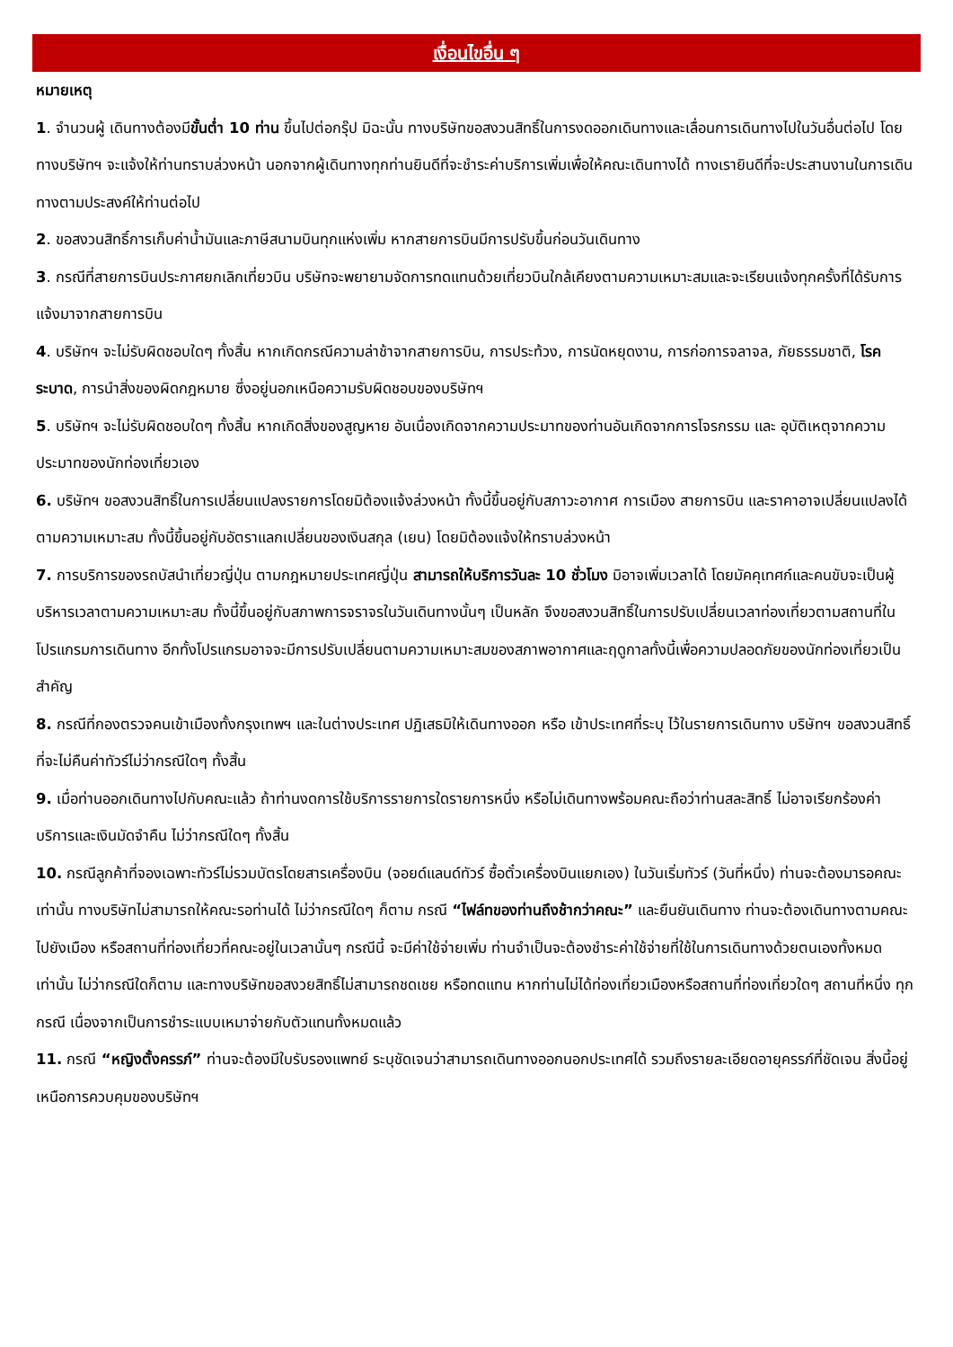เงื่อนไขอื่น ๆ
หมายเหตุ
1. จำนวนผู้ เดินทางต้องมีขั้นต่ำ 10 ท่าน ขึ้นไปต่อกรุ๊ป มิฉะนั้น ทางบริษัทขอสงวนสิทธิ์ในการงดออกเดินทางและเลื่อนการเดินทางไปในวันอื่นต่อไป โดยทางบริษัทฯ จะแจ้งให้ท่านทราบล่วงหน้า นอกจากผู้เดินทางทุกท่านยินดีที่จะชำระค่าบริการเพิ่มเพื่อให้คณะเดินทางได้ ทางเรายินดีที่จะประสานงานในการเดินทางตามประสงค์ให้ท่านต่อไป
2. ขอสงวนสิทธิ์การเก็บค่าน้ำมันและภาษีสนามบินทุกแห่งเพิ่ม หากสายการบินมีการปรับขึ้นก่อนวันเดินทาง
3. กรณีที่สายการบินประกาศยกเลิกเที่ยวบิน บริษัทจะพยายามจัดการทดแทนด้วยเที่ยวบินใกล้เคียงตามความเหมาะสมและจะเรียนแจ้งทุกครั้งที่ได้รับการแจ้งมาจากสายการบิน
4. บริษัทฯ จะไม่รับผิดชอบใดๆ ทั้งสิ้น หากเกิดกรณีความล่าช้าจากสายการบิน, การประท้วง, การนัดหยุดงาน, การก่อการจลาจล, ภัยธรรมชาติ, โรคระบาด, การนำสิ่งของผิดกฎหมาย ซึ่งอยู่นอกเหนือความรับผิดชอบของบริษัทฯ
5. บริษัทฯ จะไม่รับผิดชอบใดๆ ทั้งสิ้น หากเกิดสิ่งของสูญหาย อันเนื่องเกิดจากความประมาทของท่านอันเกิดจากการโจรกรรม และ อุบัติเหตุจากความประมาทของนักท่องเที่ยวเอง
6. บริษัทฯ ขอสงวนสิทธิ์ในการเปลี่ยนแปลงรายการโดยมิต้องแจ้งล่วงหน้า ทั้งนี้ขึ้นอยู่กับสภาวะอากาศ การเมือง สายการบิน และราคาอาจเปลี่ยนแปลงได้ตามความเหมาะสม ทั้งนี้ขึ้นอยู่กับอัตราแลกเปลี่ยนของเงินสกุล (เยน) โดยมิต้องแจ้งให้ทราบล่วงหน้า
7. การบริการของรถบัสนำเที่ยวญี่ปุ่น ตามกฎหมายประเทศญี่ปุ่น สามารถให้บริการวันละ 10 ชั่วโมง มิอาจเพิ่มเวลาได้ โดยมัคคุเทศก์และคนขับจะเป็นผู้บริหารเวลาตามความเหมาะสม ทั้งนี้ขึ้นอยู่กับสภาพการจราจรในวันเดินทางนั้นๆ เป็นหลัก จึงขอสงวนสิทธิ์ในการปรับเปลี่ยนเวลาท่องเที่ยวตามสถานที่ในโปรแกรมการเดินทาง อีกทั้งโปรแกรมอาจจะมีการปรับเปลี่ยนตามความเหมาะสมของสภาพอากาศและฤดูกาลทั้งนี้เพื่อความปลอดภัยของนักท่องเที่ยวเป็นสำคัญ
8. กรณีที่กองตรวจคนเข้าเมืองทั้งกรุงเทพฯ และในต่างประเทศ ปฏิเสธมิให้เดินทางออก หรือ เข้าประเทศที่ระบุ ไว้ในรายการเดินทาง บริษัทฯ ขอสงวนสิทธิ์ที่จะไม่คืนค่าทัวร์ไม่ว่ากรณีใดๆ ทั้งสิ้น
9. เมื่อท่านออกเดินทางไปกับคณะแล้ว ถ้าท่านงดการใช้บริการรายการใดรายการหนึ่ง หรือไม่เดินทางพร้อมคณะถือว่าท่านสละสิทธิ์ ไม่อาจเรียกร้องค่าบริการและเงินมัดจำคืน ไม่ว่ากรณีใดๆ ทั้งสิ้น
10. กรณีลูกค้าที่จองเฉพาะทัวร์ไม่รวมบัตรโดยสารเครื่องบิน (จอยด์แลนด์ทัวร์ ซื้อตั๋วเครื่องบินแยกเอง) ในวันเริ่มทัวร์ (วันที่หนึ่ง) ท่านจะต้องมารอคณะเท่านั้น ทางบริษัทไม่สามารถให้คณะรอท่านได้ ไม่ว่ากรณีใดๆ ก็ตาม กรณี “ไฟล์ทของท่านถึงช้ากว่าคณะ” และยืนยันเดินทาง ท่านจะต้องเดินทางตามคณะไปยังเมือง หรือสถานที่ท่องเที่ยวที่คณะอยู่ในเวลานั้นๆ กรณีนี้ จะมีค่าใช้จ่ายเพิ่ม ท่านจำเป็นจะต้องชำระค่าใช้จ่ายที่ใช้ในการเดินทางด้วยตนเองทั้งหมดเท่านั้น ไม่ว่ากรณีใดก็ตาม และทางบริษัทขอสงวยสิทธิ์ไม่สามารถชดเชย หรือทดแทน หากท่านไม่ได้ท่องเที่ยวเมืองหรือสถานที่ท่องเที่ยวใดๆ สถานที่หนึ่ง ทุกกรณี เนื่องจากเป็นการชำระแบบเหมาจ่ายกับตัวแทนทั้งหมดแล้ว
11. กรณี “หญิงตั้งครรภ์” ท่านจะต้องมีใบรับรองแพทย์ ระบุชัดเจนว่าสามารถเดินทางออกนอกประเทศได้ รวมถึงรายละเอียดอายุครรภ์ที่ชัดเจน สิ่งนี้อยู่เหนือการควบคุมของบริษัทฯ